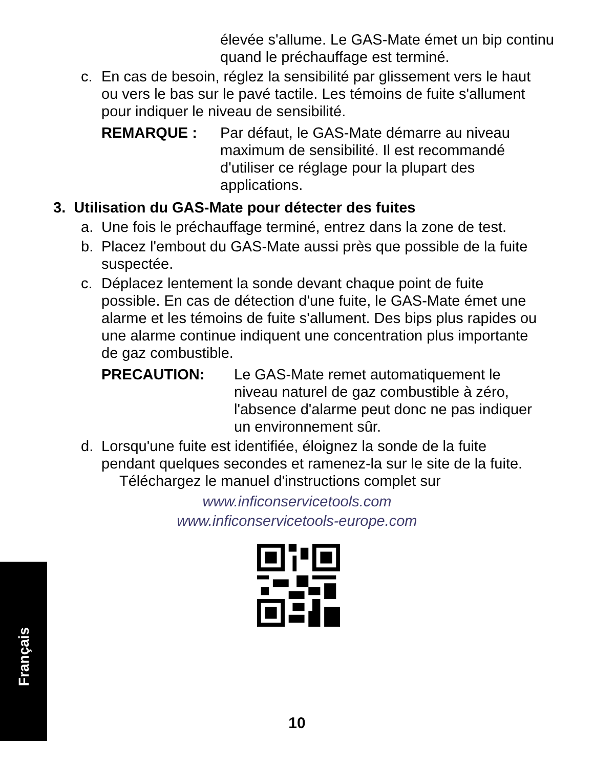Français
élevée s'allume. Le GAS-Mate émet un bip continu quand le préchauffage est terminé.
c. En cas de besoin, réglez la sensibilité par glissement vers le haut ou vers le bas sur le pavé tactile. Les témoins de fuite s'allument pour indiquer le niveau de sensibilité.
REMARQUE : Par défaut, le GAS-Mate démarre au niveau maximum de sensibilité. Il est recommandé d'utiliser ce réglage pour la plupart des applications.
3. Utilisation du GAS-Mate pour détecter des fuites
a. Une fois le préchauffage terminé, entrez dans la zone de test.
b. Placez l'embout du GAS-Mate aussi près que possible de la fuite suspectée.
c. Déplacez lentement la sonde devant chaque point de fuite possible. En cas de détection d'une fuite, le GAS-Mate émet une alarme et les témoins de fuite s'allument. Des bips plus rapides ou une alarme continue indiquent une concentration plus importante de gaz combustible.
PRECAUTION: Le GAS-Mate remet automatiquement le niveau naturel de gaz combustible à zéro, l'absence d'alarme peut donc ne pas indiquer un environnement sûr.
d. Lorsqu'une fuite est identifiée, éloignez la sonde de la fuite pendant quelques secondes et ramenez-la sur le site de la fuite.
Téléchargez le manuel d'instructions complet sur
www.inficonservicetools.com
www.inficonservicetools-europe.com
10